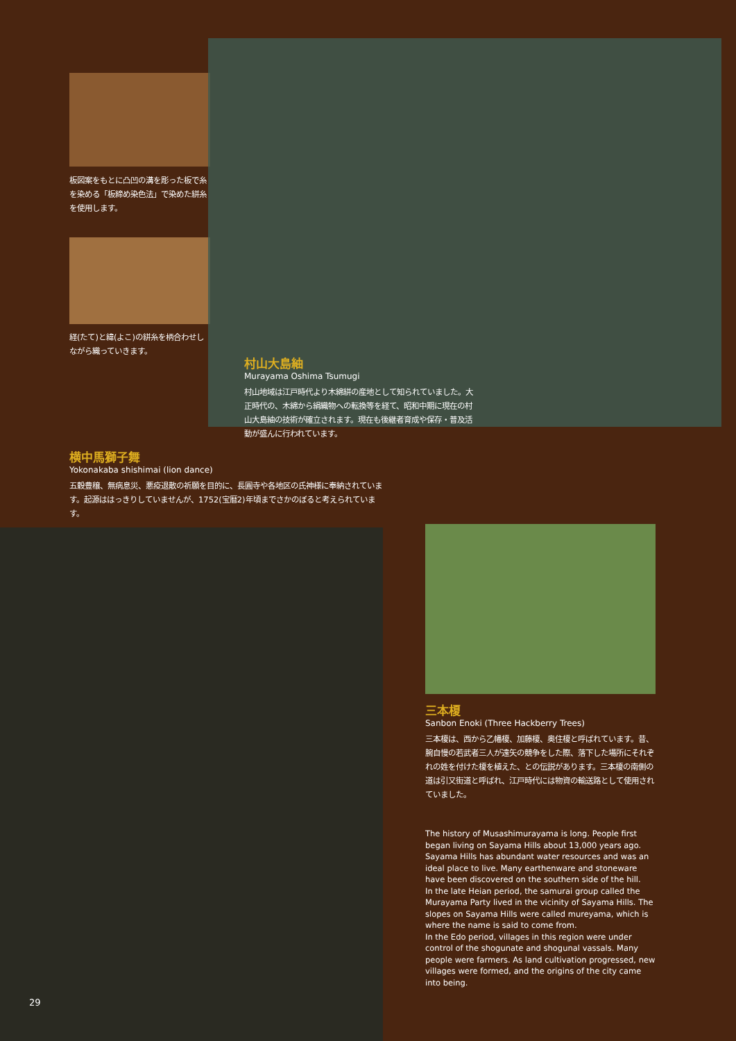板図案をもとに凸凹の溝を彫った板で糸を染める「板締め染色法」で染めた絣糸を使用します。
経(たて)と緯(よこ)の絣糸を柄合わせしながら織っていきます。
村山大島紬
Murayama Oshima Tsumugi
村山地域は江戸時代より木綿絣の産地として知られていました。大正時代の、木綿から絹織物への転換等を経て、昭和中期に現在の村山大島紬の技術が確立されます。現在も後継者育成や保存・普及活動が盛んに行われています。
横中馬獅子舞
Yokonakaba shishimai (lion dance)
五穀豊穣、無病息災、悪疫退散の祈願を目的に、長圓寺や各地区の氏神様に奉納されています。起源ははっきりしていませんが、1752(宝暦2)年頃までさかのぼると考えられています。
29
三本榎
Sanbon Enoki (Three Hackberry Trees)
三本榎は、西から乙幡榎、加藤榎、奥住榎と呼ばれています。昔、腕自慢の若武者三人が遠矢の競争をした際、落下した場所にそれぞれの姓を付けた榎を植えた、との伝説があります。三本榎の南側の道は引又街道と呼ばれ、江戸時代には物資の輸送路として使用されていました。
The history of Musashimurayama is long. People first began living on Sayama Hills about 13,000 years ago. Sayama Hills has abundant water resources and was an ideal place to live. Many earthenware and stoneware have been discovered on the southern side of the hill.
In the late Heian period, the samurai group called the Murayama Party lived in the vicinity of Sayama Hills. The slopes on Sayama Hills were called mureyama, which is where the name is said to come from.
In the Edo period, villages in this region were under control of the shogunate and shogunal vassals. Many people were farmers. As land cultivation progressed, new villages were formed, and the origins of the city came into being.